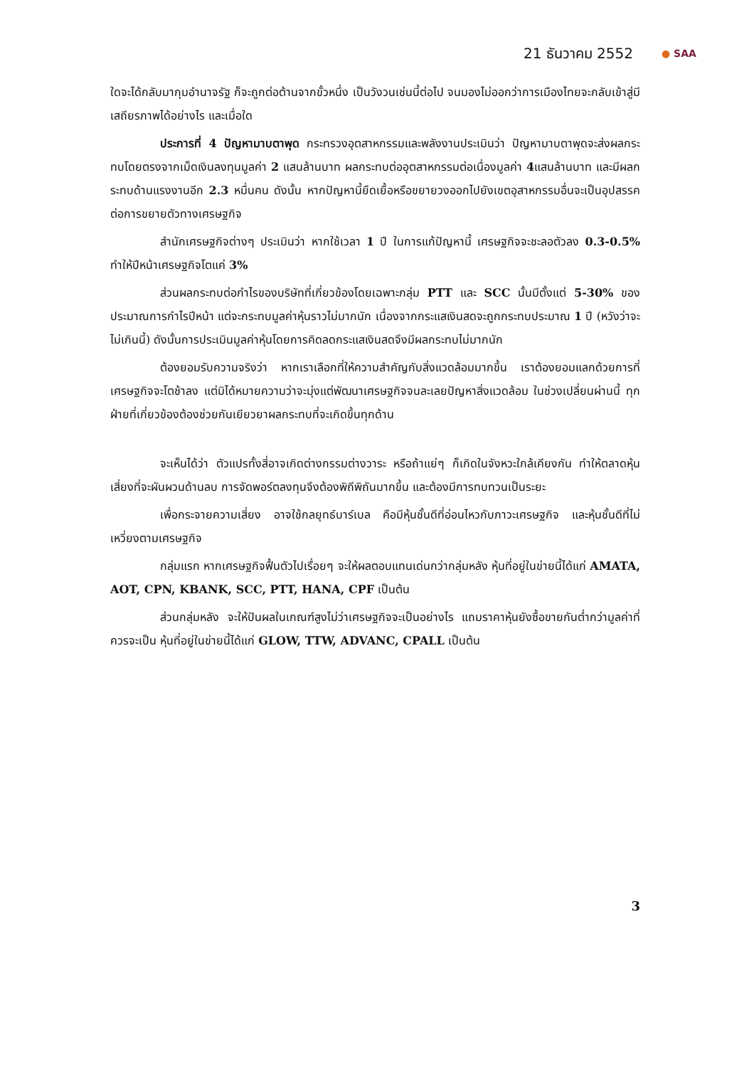21 ธันวาคม 2552 ● SAA
ใดจะได้กลับมากุมอำนาจรัฐ ก็จะถูกต่อต้านจากขั้วหนึ่ง เป็นวังวนเช่นนี้ต่อไป จนมองไม่ออกว่าการเมืองไทยจะกลับเข้าสู่มีเสถียรภาพได้อย่างไร และเมื่อใด
ประการที่ 4 ปัญหามาบตาพุด กระทรวงอุตสาหกรรมและพลังงานประเมินว่า ปัญหามาบตาพุดจะส่งผลกระทบโดยตรงจากเม็ดเงินลงทุนมูลค่า 2 แสนล้านบาท ผลกระทบต่ออุตสาหกรรมต่อเนื่องมูลค่า 4แสนล้านบาท และมีผลกระทบด้านแรงงานอีก 2.3 หมื่นคน ดังนั้น หากปัญหานี้ยืดเยื้อหรือขยายวงออกไปยังเขตอุสาหกรรมอื่นจะเป็นอุปสรรคต่อการขยายตัวทางเศรษฐกิจ
สำนักเศรษฐกิจต่างๆ ประเมินว่า หากใช้เวลา 1 ปี ในการแก้ปัญหานี้ เศรษฐกิจจะชะลอตัวลง 0.3-0.5% ทำให้ปีหน้าเศรษฐกิจโตแค่ 3%
ส่วนผลกระทบต่อกำไรของบริษัทที่เกี่ยวข้องโดยเฉพาะกลุ่ม PTT และ SCC นั้นมีตั้งแต่ 5-30% ของประมาณการกำไรปีหน้า แต่จะกระทบมูลค่าหุ้นราวไม่มากนัก เนื่องจากกระแสเงินสดจะถูกกระทบประมาณ 1 ปี (หวังว่าจะไม่เกินนี้) ดังนั้นการประเมินมูลค่าหุ้นโดยการคิดลดกระแสเงินสดจึงมีผลกระทบไม่มากนัก
ต้องยอมรับความจริงว่า หากเราเลือกที่ให้ความสำคัญกับสิ่งแวดล้อมมากขึ้น เราต้องยอมแลกด้วยการที่เศรษฐกิจจะโตช้าลง แต่มิได้หมายความว่าจะมุ่งแต่พัฒนาเศรษฐกิจจนละเลยปัญหาสิ่งแวดล้อม ในช่วงเปลี่ยนผ่านนี้ ทุกฝ่ายที่เกี่ยวข้องต้องช่วยกันเยียวยาผลกระทบที่จะเกิดขึ้นทุกด้าน
จะเห็นได้ว่า ตัวแปรทั้งสี่อาจเกิดต่างกรรมต่างวาระ หรือถ้าแย่ๆ ก็เกิดในจังหวะใกล้เคียงกัน ทำให้ตลาดหุ้นเสี่ยงที่จะผันผวนด้านลบ การจัดพอร์ตลงทุนจึงต้องพิถีพิถันมากขึ้น และต้องมีการทบทวนเป็นระยะ
เพื่อกระจายความเสี่ยง อาจใช้กลยุทธ์บาร์เบล คือมีหุ้นชั้นดีที่อ่อนไหวกับภาวะเศรษฐกิจ และหุ้นชั้นดีที่ไม่เหวี่ยงตามเศรษฐกิจ
กลุ่มแรก หากเศรษฐกิจฟื้นตัวไปเรื่อยๆ จะให้ผลตอบแทนเด่นกว่ากลุ่มหลัง หุ้นที่อยู่ในข่ายนี้ได้แก่ AMATA, AOT, CPN, KBANK, SCC, PTT, HANA, CPF เป็นต้น
ส่วนกลุ่มหลัง จะให้ปันผลในเกณฑ์สูงไม่ว่าเศรษฐกิจจะเป็นอย่างไร แถมราคาหุ้นยังซื้อขายกันต่ำกว่ามูลค่าที่ควรจะเป็น หุ้นที่อยู่ในข่ายนี้ได้แก่ GLOW, TTW, ADVANC, CPALL เป็นต้น
3